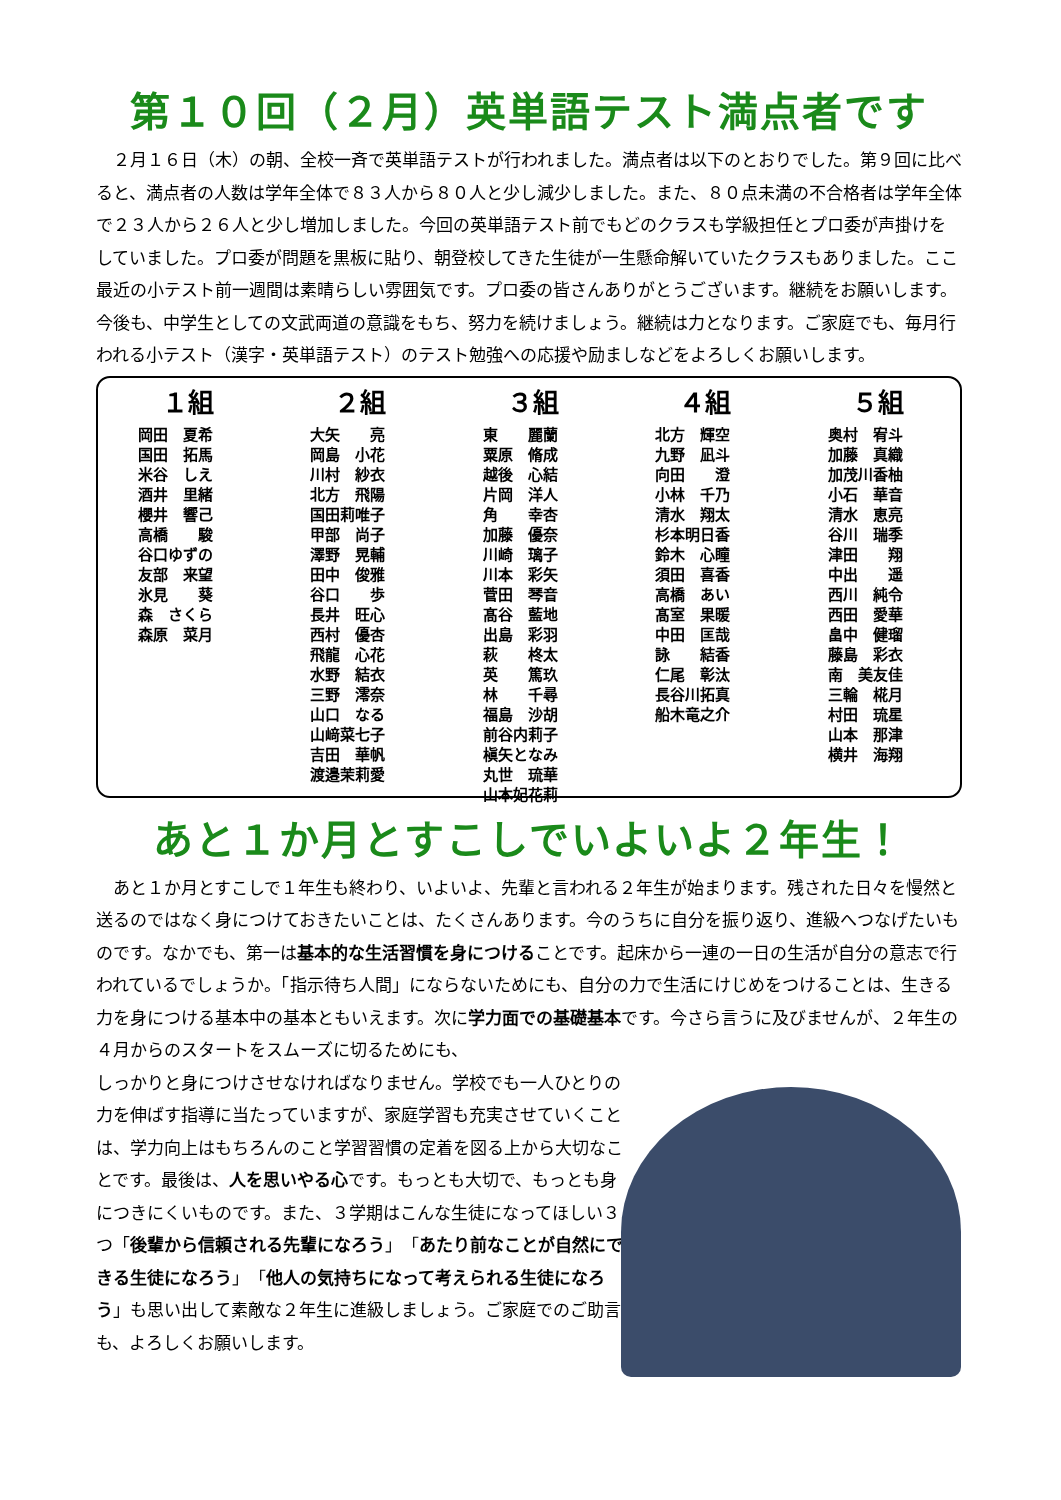第１０回（２月）英単語テスト満点者です
２月１６日（木）の朝、全校一斉で英単語テストが行われました。満点者は以下のとおりでした。第９回に比べると、満点者の人数は学年全体で８３人から８０人と少し減少しました。また、８０点未満の不合格者は学年全体で２３人から２６人と少し増加しました。今回の英単語テスト前でもどのクラスも学級担任とプロ委が声掛けをしていました。プロ委が問題を黒板に貼り、朝登校してきた生徒が一生懸命解いていたクラスもありました。ここ最近の小テスト前一週間は素晴らしい雰囲気です。プロ委の皆さんありがとうございます。継続をお願いします。今後も、中学生としての文武両道の意識をもち、努力を続けましょう。継続は力となります。ご家庭でも、毎月行われる小テスト（漢字・英単語テスト）のテスト勉強への応援や励ましなどをよろしくお願いします。
１組
岡田　夏希 国田　拓馬 米谷　しえ 酒井　里緒 櫻井　響己 高橋　　駿 谷口ゆずの 友部　来望 氷見　　葵 森　さくら 森原　菜月
２組
大矢　　亮 岡島　小花 川村　紗衣 北方　飛陽 国田莉唯子 甲部　尚子 澤野　晃輔 田中　俊雅 谷口　　歩 長井　旺心 西村　優杏 飛龍　心花 水野　結衣 三野　澪奈 山口　なる 山﨑菜七子 吉田　華帆 渡邉茉莉愛
３組
東　　麗蘭 粟原　脩成 越後　心結 片岡　洋人 角　　幸杏 加藤　優奈 川崎　璃子 川本　彩矢 菅田　琴音 髙谷　藍地 出島　彩羽 萩　　柊太 英　　篤玖 林　　千尋 福島　沙胡 前谷内莉子 槇矢となみ 丸世　琉華 山本妃花莉
４組
北方　輝空 九野　凪斗 向田　　澄 小林　千乃 清水　翔太 杉本明日香 鈴木　心瞳 須田　喜香 高橋　あい 髙室　果暖 中田　匡哉 詠　　結香 仁尾　彰汰 長谷川拓真 船木竜之介
５組
奥村　宥斗 加藤　真織 加茂川香柚 小石　華音 清水　恵亮 谷川　瑞季 津田　　翔 中出　　遥 西川　純令 西田　愛華 畠中　健瑠 藤島　彩衣 南　美友佳 三輪　椛月 村田　琉星 山本　那津 横井　海翔
あと１か月とすこしでいよいよ２年生！
あと１か月とすこしで１年生も終わり、いよいよ、先輩と言われる２年生が始まります。残された日々を慢然と送るのではなく身につけておきたいことは、たくさんあります。今のうちに自分を振り返り、進級へつなげたいものです。なかでも、第一は基本的な生活習慣を身につけることです。起床から一連の一日の生活が自分の意志で行われているでしょうか。「指示待ち人間」にならないためにも、自分の力で生活にけじめをつけることは、生きる力を身につける基本中の基本ともいえます。次に学力面での基礎基本です。今さら言うに及びませんが、２年生の４月からのスタートをスムーズに切るためにも、
しっかりと身につけさせなければなりません。学校でも一人ひとりの力を伸ばす指導に当たっていますが、家庭学習も充実させていくことは、学力向上はもちろんのこと学習習慣の定着を図る上から大切なことです。最後は、人を思いやる心です。もっとも大切で、もっとも身につきにくいものです。また、３学期はこんな生徒になってほしい３つ「後輩から信頼される先輩になろう」「あたり前なことが自然にできる生徒になろう」「他人の気持ちになって考えられる生徒になろう」も思い出して素敵な２年生に進級しましょう。ご家庭でのご助言も、よろしくお願いします。